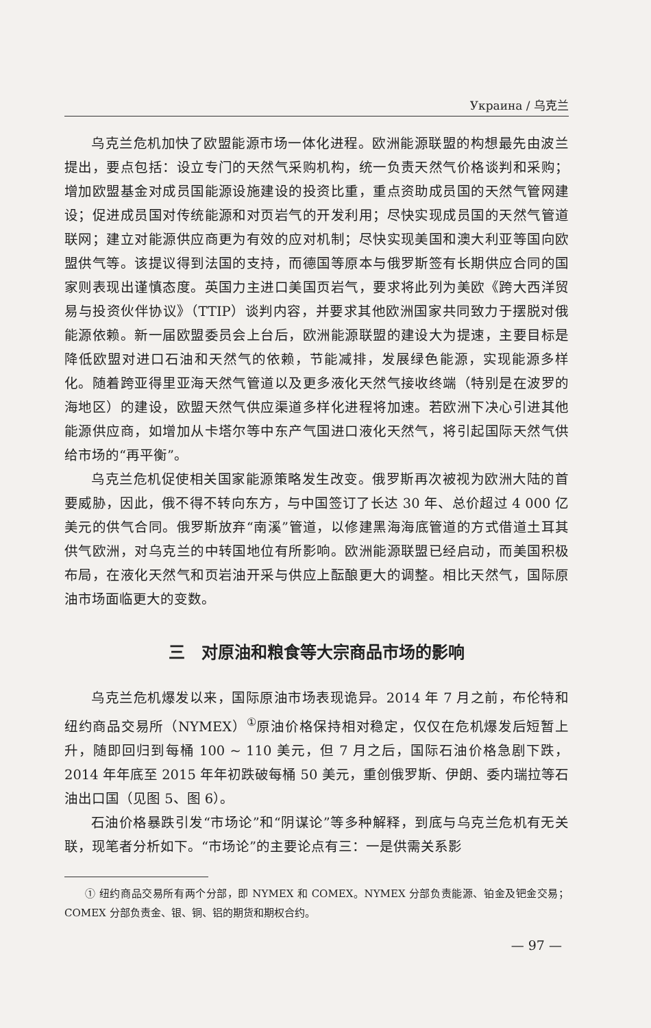Украина / 乌克兰
乌克兰危机加快了欧盟能源市场一体化进程。欧洲能源联盟的构想最先由波兰提出，要点包括：设立专门的天然气采购机构，统一负责天然气价格谈判和采购；增加欧盟基金对成员国能源设施建设的投资比重，重点资助成员国的天然气管网建设；促进成员国对传统能源和对页岩气的开发利用；尽快实现成员国的天然气管道联网；建立对能源供应商更为有效的应对机制；尽快实现美国和澳大利亚等国向欧盟供气等。该提议得到法国的支持，而德国等原本与俄罗斯签有长期供应合同的国家则表现出谨慎态度。英国力主进口美国页岩气，要求将此列为美欧《跨大西洋贸易与投资伙伴协议》（TTIP）谈判内容，并要求其他欧洲国家共同致力于摆脱对俄能源依赖。新一届欧盟委员会上台后，欧洲能源联盟的建设大为提速，主要目标是降低欧盟对进口石油和天然气的依赖，节能减排，发展绿色能源，实现能源多样化。随着跨亚得里亚海天然气管道以及更多液化天然气接收终端（特别是在波罗的海地区）的建设，欧盟天然气供应渠道多样化进程将加速。若欧洲下决心引进其他能源供应商，如增加从卡塔尔等中东产气国进口液化天然气，将引起国际天然气供给市场的“再平衡”。
乌克兰危机促使相关国家能源策略发生改变。俄罗斯再次被视为欧洲大陆的首要威胁，因此，俄不得不转向东方，与中国签订了长达 30 年、总价超过 4 000 亿美元的供气合同。俄罗斯放弃“南溪”管道，以修建黑海海底管道的方式借道土耳其供气欧洲，对乌克兰的中转国地位有所影响。欧洲能源联盟已经启动，而美国积极布局，在液化天然气和页岩油开采与供应上酝酿更大的调整。相比天然气，国际原油市场面临更大的变数。
三　对原油和粮食等大宗商品市场的影响
乌克兰危机爆发以来，国际原油市场表现诡异。2014 年 7 月之前，布伦特和纽约商品交易所（NYMEX）<sup>①</sup>原油价格保持相对稳定，仅仅在危机爆发后短暂上升，随即回归到每桶 100 ~ 110 美元，但 7 月之后，国际石油价格急剧下跌，2014 年年底至 2015 年年初跌破每桶 50 美元，重创俄罗斯、伊朗、委内瑞拉等石油出口国（见图 5、图 6）。
石油价格暴跌引发“市场论”和“阴谋论”等多种解释，到底与乌克兰危机有无关联，现笔者分析如下。“市场论”的主要论点有三：一是供需关系影
① 纽约商品交易所有两个分部，即 NYMEX 和 COMEX。NYMEX 分部负责能源、铂金及钯金交易；COMEX 分部负责金、银、铜、铝的期货和期权合约。
— 97 —